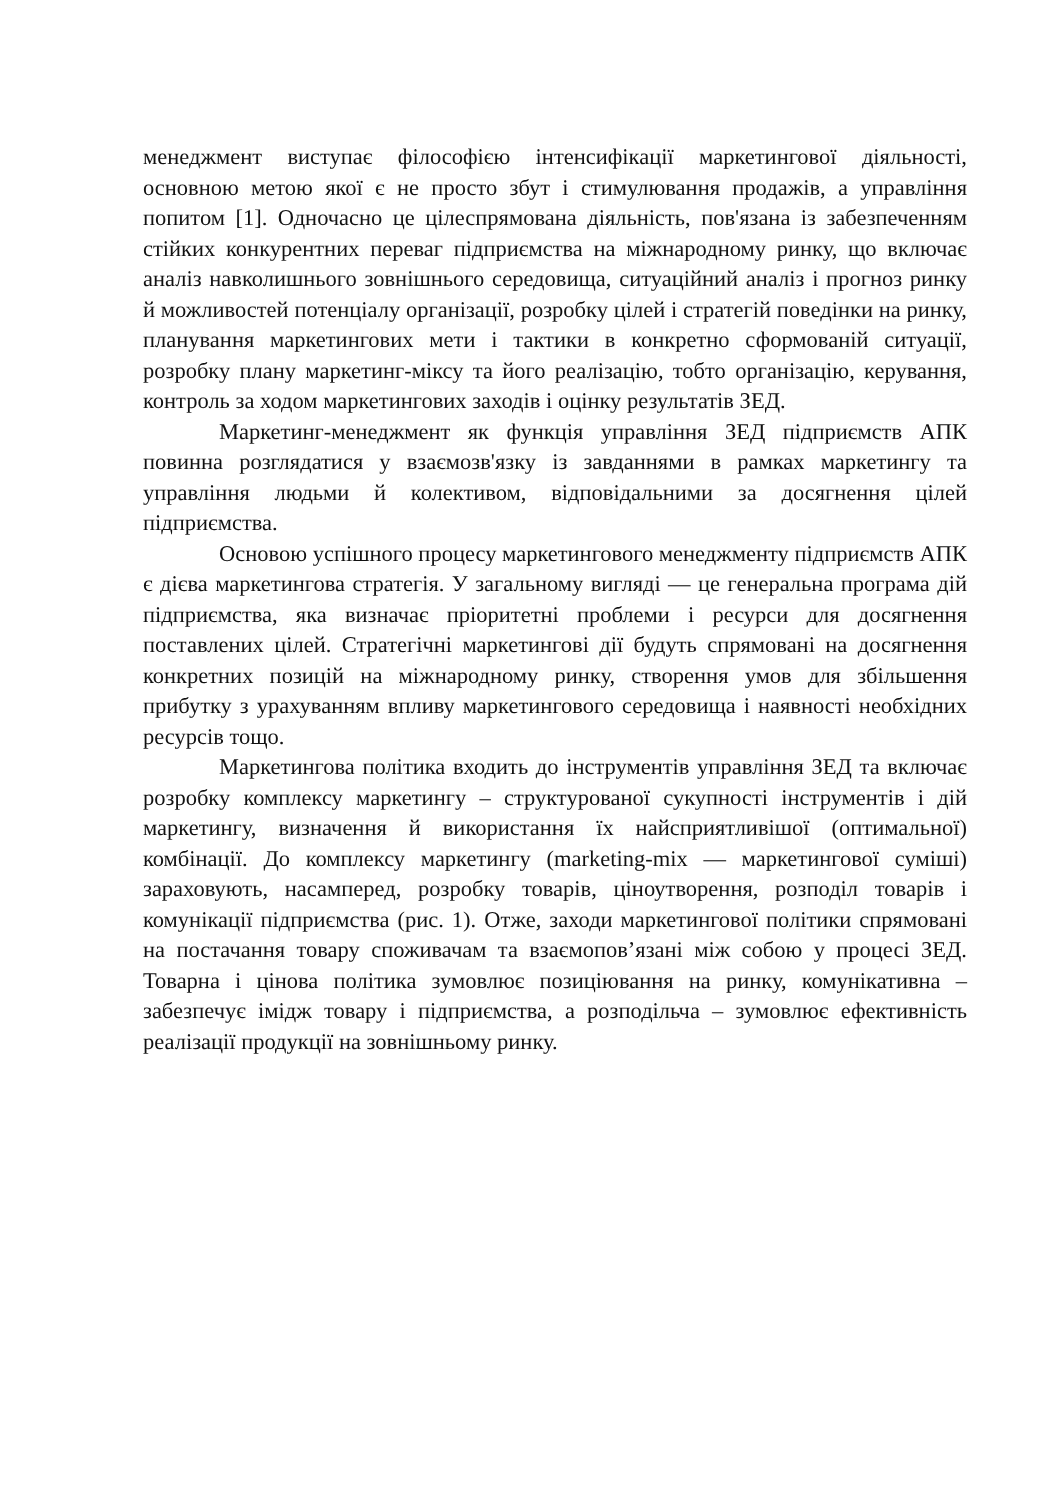менеджмент виступає філософією інтенсифікації маркетингової діяльності, основною метою якої є не просто збут і стимулювання продажів, а управління попитом [1]. Одночасно це цілеспрямована діяльність, пов'язана із забезпеченням стійких конкурентних переваг підприємства на міжнародному ринку, що включає аналіз навколишнього зовнішнього середовища, ситуаційний аналіз і прогноз ринку й можливостей потенціалу організації, розробку цілей і стратегій поведінки на ринку, планування маркетингових мети і тактики в конкретно сформованій ситуації, розробку плану маркетинг-міксу та його реалізацію, тобто організацію, керування, контроль за ходом маркетингових заходів і оцінку результатів ЗЕД.
Маркетинг-менеджмент як функція управління ЗЕД підприємств АПК повинна розглядатися у взаємозв'язку із завданнями в рамках маркетингу та управління людьми й колективом, відповідальними за досягнення цілей підприємства.
Основою успішного процесу маркетингового менеджменту підприємств АПК є дієва маркетингова стратегія. У загальному вигляді — це генеральна програма дій підприємства, яка визначає пріоритетні проблеми і ресурси для досягнення поставлених цілей. Стратегічні маркетингові дії будуть спрямовані на досягнення конкретних позицій на міжнародному ринку, створення умов для збільшення прибутку з урахуванням впливу маркетингового середовища і наявності необхідних ресурсів тощо.
Маркетингова політика входить до інструментів управління ЗЕД та включає розробку комплексу маркетингу – структурованої сукупності інструментів і дій маркетингу, визначення й використання їх найсприятливішої (оптимальної) комбінації. До комплексу маркетингу (marketing-mix — маркетингової суміші) зараховують, насамперед, розробку товарів, ціноутворення, розподіл товарів і комунікації підприємства (рис. 1). Отже, заходи маркетингової політики спрямовані на постачання товару споживачам та взаємопов’язані між собою у процесі ЗЕД. Товарна і цінова політика зумовлює позиціювання на ринку, комунікативна – забезпечує імідж товару і підприємства, а розподільча – зумовлює ефективність реалізації продукції на зовнішньому ринку.